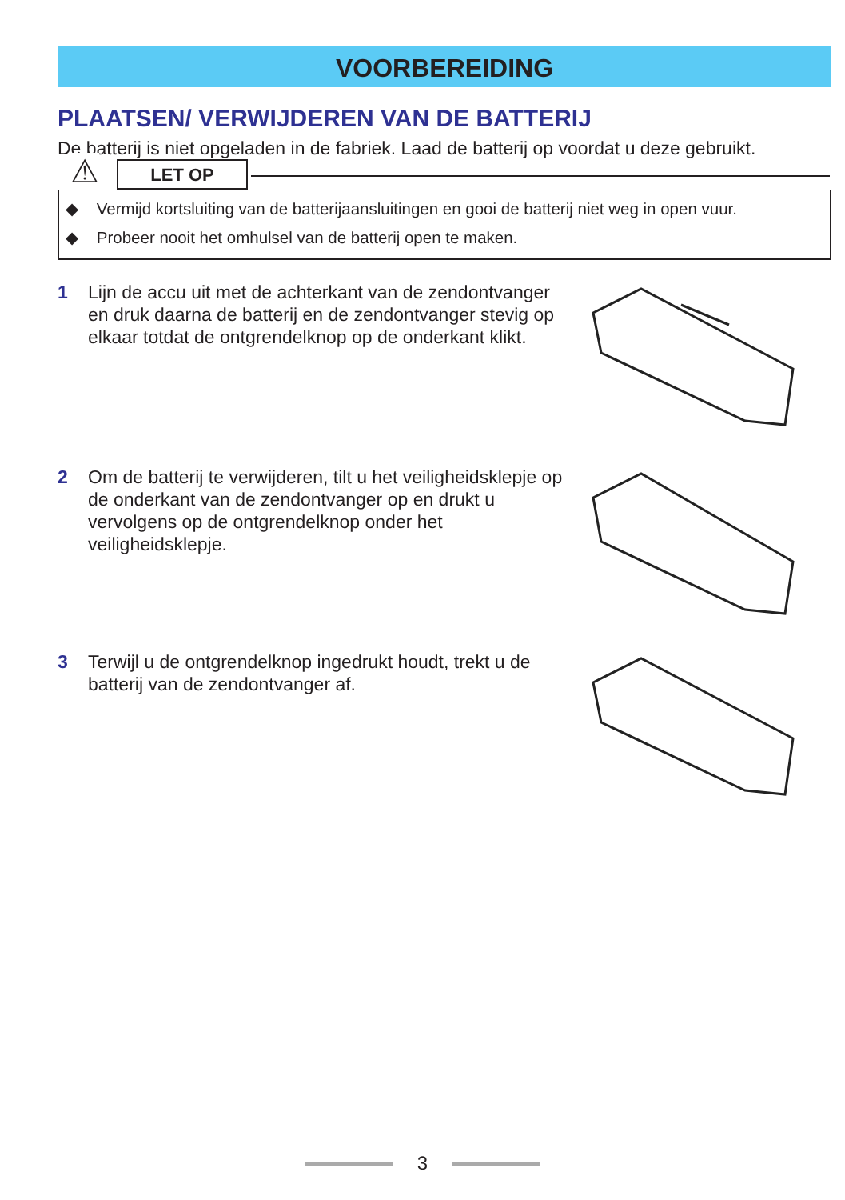VOORBEREIDING
PLAATSEN/ VERWIJDEREN VAN DE BATTERIJ
De batterij is niet opgeladen in de fabriek. Laad de batterij op voordat u deze gebruikt.
⚠ LET OP
◆ Vermijd kortsluiting van de batterijaansluitingen en gooi de batterij niet weg in open vuur.
◆ Probeer nooit het omhulsel van de batterij open te maken.
1 Lijn de accu uit met de achterkant van de zendontvanger en druk daarna de batterij en de zendontvanger stevig op elkaar totdat de ontgrendelknop op de onderkant klikt.
2 Om de batterij te verwijderen, tilt u het veiligheidsklepje op de onderkant van de zendontvanger op en drukt u vervolgens op de ontgrendelknop onder het veiligheidsklepje.
3 Terwijl u de ontgrendelknop ingedrukt houdt, trekt u de batterij van de zendontvanger af.
3